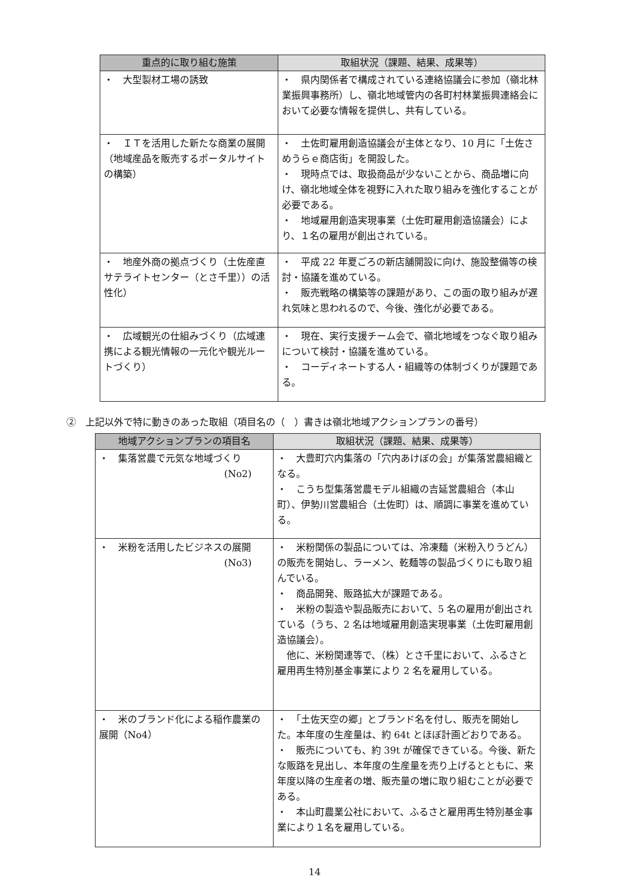| 重点的に取り組む施策 | 取組状況（課題、結果、成果等） |
| --- | --- |
| ・ 大型製材工場の誘致 | ・ 県内関係者で構成されている連絡協議会に参加（嶺北林業振興事務所）し、嶺北地域管内の各町村林業振興連絡会において必要な情報を提供し、共有している。 |
| ・ ＩＴを活用した新たな商業の展開（地域産品を販売するポータルサイトの構築） | ・ 土佐町雇用創造協議会が主体となり、10 月に「土佐さめうらｅ商店街」を開設した。 ・ 現時点では、取扱商品が少ないことから、商品増に向け、嶺北地域全体を視野に入れた取り組みを強化することが必要である。 ・ 地域雇用創造実現事業（土佐町雇用創造協議会）により、１名の雇用が創出されている。 |
| ・ 地産外商の拠点づくり（土佐産直サテライトセンター（とさ千里））の活性化） | ・ 平成 22 年夏ごろの新店舗開設に向け、施設整備等の検討・協議を進めている。 ・ 販売戦略の構築等の課題があり、この面の取り組みが遅れ気味と思われるので、今後、強化が必要である。 |
| ・ 広域観光の仕組みづくり（広域連携による観光情報の一元化や観光ルートづくり） | ・ 現在、実行支援チーム会で、嶺北地域をつなぐ取り組みについて検討・協議を進めている。 ・ コーディネートする人・組織等の体制づくりが課題である。 |
②　上記以外で特に動きのあった取組（項目名の（　）書きは嶺北地域アクションプランの番号）
| 地域アクションプランの項目名 | 取組状況（課題、結果、成果等） |
| --- | --- |
| ・ 集落営農で元気な地域づくり (No2) | ・ 大豊町穴内集落の「穴内あけぼの会」が集落営農組織となる。 ・ こうち型集落営農モデル組織の吉延営農組合（本山町）、伊勢川営農組合（土佐町）は、順調に事業を進めている。 |
| ・ 米粉を活用したビジネスの展開 (No3) | ・ 米粉関係の製品については、冷凍麺（米粉入りうどん）の販売を開始し、ラーメン、乾麺等の製品づくりにも取り組んでいる。 ・ 商品開発、販路拡大が課題である。 ・ 米粉の製造や製品販売において、5 名の雇用が創出されている（うち、2 名は地域雇用創造実現事業（土佐町雇用創造協議会）。 他に、米粉関連等で、（株）とさ千里において、ふるさと雇用再生特別基金事業により 2 名を雇用している。 |
| ・ 米のブランド化による稲作農業の展開（No4） | ・ 「土佐天空の郷」とブランド名を付し、販売を開始した。本年度の生産量は、約 64t とほぼ計画どおりである。 ・ 販売についても、約 39t が確保できている。今後、新たな販路を見出し、本年度の生産量を売り上げるとともに、来年度以降の生産者の増、販売量の増に取り組むことが必要である。 ・ 本山町農業公社において、ふるさと雇用再生特別基金事業により１名を雇用している。 |
14